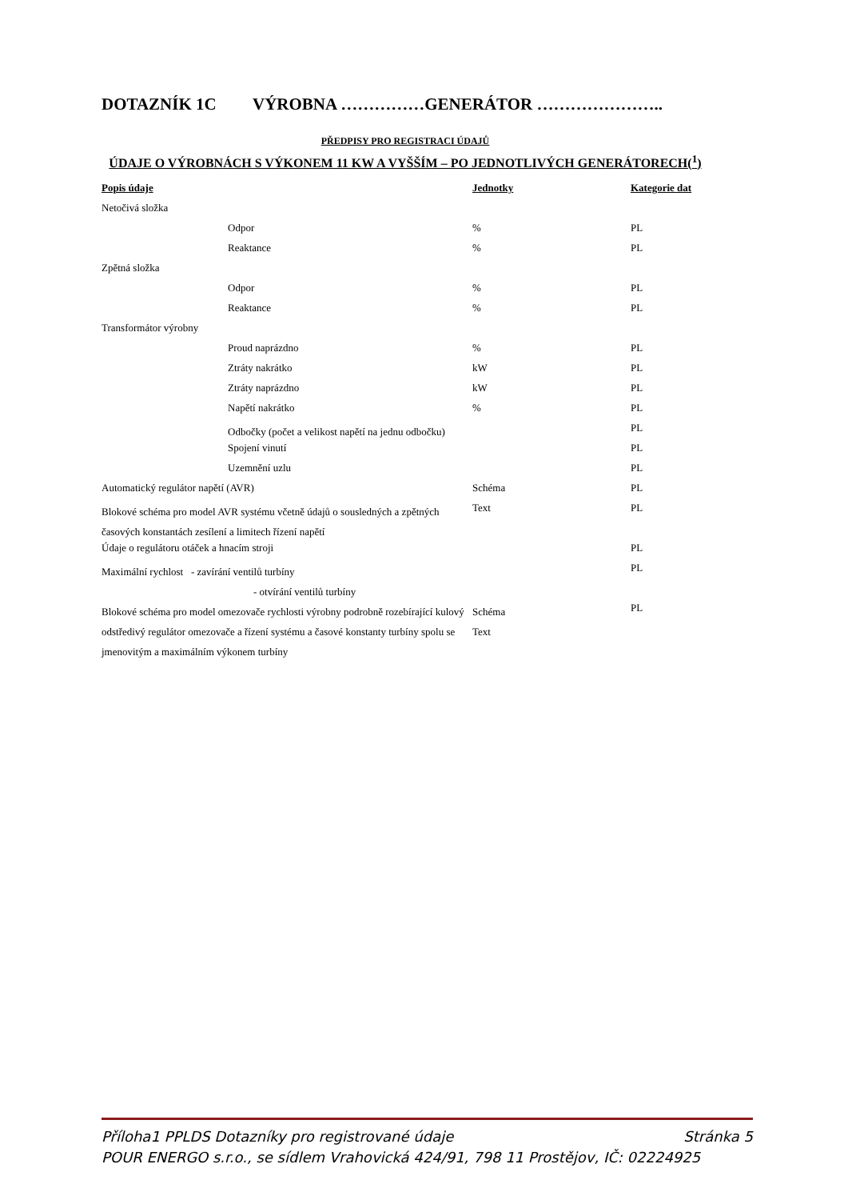DOTAZNÍK 1C VÝROBNA ……………GENERÁTOR …………………..
PŘEDPISY PRO REGISTRACI ÚDAJŮ
ÚDAJE O VÝROBNÁCH S VÝKONEM 11 KW A VYŠŠÍM – PO JEDNOTLIVÝCH GENERÁTORECH(<sup>1</sup>)
| Popis údaje | | Jednotky | Kategorie dat |
| --- | --- | --- | --- |
| Netočivá složka | | | |
| | Odpor | % | PL |
| | Reaktance | % | PL |
| Zpětná složka | | | |
| | Odpor | % | PL |
| | Reaktance | % | PL |
| Transformátor výrobny | | | |
| | Proud naprázdno | % | PL |
| | Ztráty nakrátko | kW | PL |
| | Ztráty naprázdno | kW | PL |
| | Napětí nakrátko | % | PL |
| | Odbočky (počet a velikost napětí na jednu odbočku) | | PL |
| | Spojení vinutí | | PL |
| | Uzemnění uzlu | | PL |
| Automatický regulátor napětí (AVR) | | Schéma | PL |
| Blokové schéma pro model AVR systému včetně údajů o sousledných a zpětných časových konstantách zesílení a limitech řízení napětí | | Text | PL |
| Údaje o regulátoru otáček a hnacím stroji | | | PL |
| Maximální rychlost - zavírání ventilů turbíny - otvírání ventilů turbíny | | | PL |
| Blokové schéma pro model omezovače rychlosti výrobny podrobně rozebírající kulový odstředivý regulátor omezovače a řízení systému a časové konstanty turbíny spolu se jmenovitým a maximálním výkonem turbíny | | Schéma Text | PL |
Příloha1 PPLDS Dotazníky pro registrované údaje Stránka 5
POUR ENERGO s.r.o., se sídlem Vrahovická 424/91, 798 11 Prostějov, IČ: 02224925